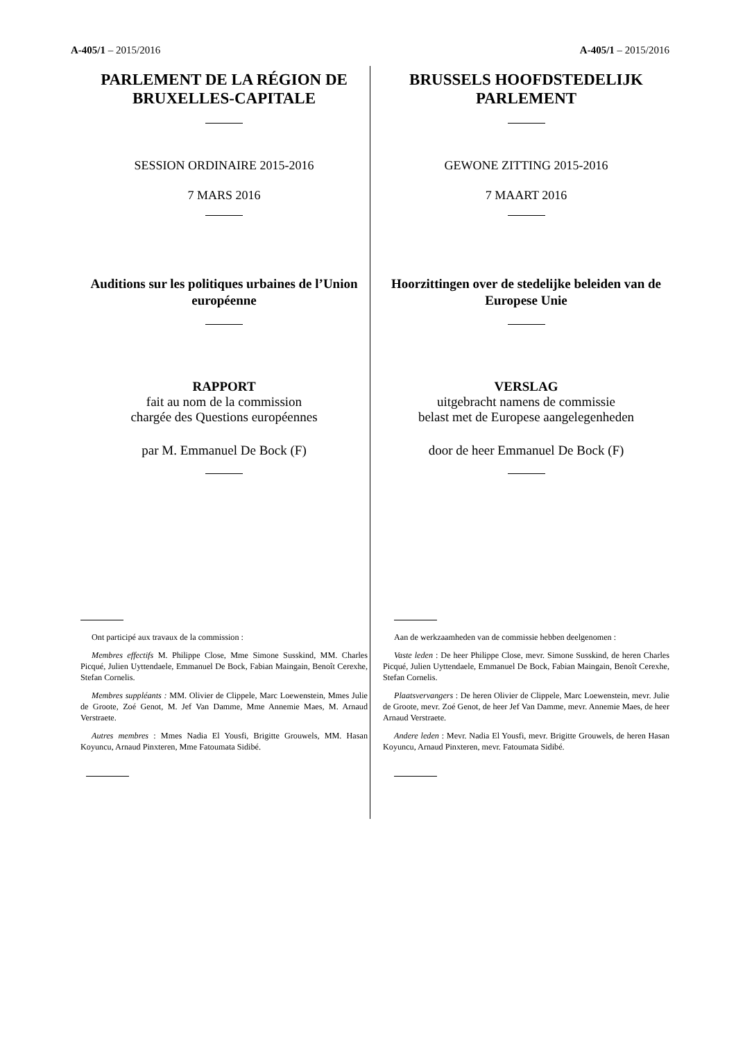A-405/1 – 2015/2016 A-405/1 – 2015/2016
PARLEMENT DE LA RÉGION DE BRUXELLES-CAPITALE
SESSION ORDINAIRE 2015-2016
7 MARS 2016
Auditions sur les politiques urbaines de l’Union européenne
RAPPORT
fait au nom de la commission
chargée des Questions européennes
par M. Emmanuel De Bock (F)
Ont participé aux travaux de la commission :
Membres effectifs M. Philippe Close, Mme Simone Susskind, MM. Charles Picqué, Julien Uyttendaele, Emmanuel De Bock, Fabian Maingain, Benoît Cerexhe, Stefan Cornelis.
Membres suppléants : MM. Olivier de Clippele, Marc Loewenstein, Mmes Julie de Groote, Zoé Genot, M. Jef Van Damme, Mme Annemie Maes, M. Arnaud Verstraete.
Autres membres : Mmes Nadia El Yousfi, Brigitte Grouwels, MM. Hasan Koyuncu, Arnaud Pinxteren, Mme Fatoumata Sidibé.
BRUSSELS HOOFDSTEDELIJK PARLEMENT
GEWONE ZITTING 2015-2016
7 MAART 2016
Hoorzittingen over de stedelijke beleiden van de Europese Unie
VERSLAG
uitgebracht namens de commissie
belast met de Europese aangelegenheden
door de heer Emmanuel De Bock (F)
Aan de werkzaamheden van de commissie hebben deelgenomen :
Vaste leden : De heer Philippe Close, mevr. Simone Susskind, de heren Charles Picqué, Julien Uyttendaele, Emmanuel De Bock, Fabian Maingain, Benoît Cerexhe, Stefan Cornelis.
Plaatsvervangers : De heren Olivier de Clippele, Marc Loewenstein, mevr. Julie de Groote, mevr. Zoé Genot, de heer Jef Van Damme, mevr. Annemie Maes, de heer Arnaud Verstraete.
Andere leden : Mevr. Nadia El Yousfi, mevr. Brigitte Grouwels, de heren Hasan Koyuncu, Arnaud Pinxteren, mevr. Fatoumata Sidibé.